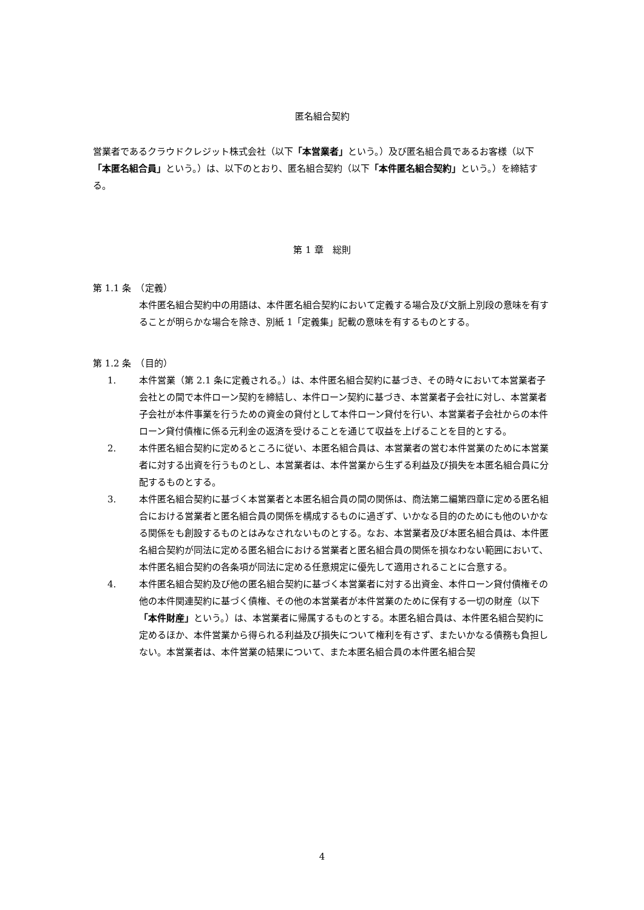匿名組合契約
営業者であるクラウドクレジット株式会社（以下「本営業者」という。）及び匿名組合員であるお客様（以下「本匿名組合員」という。）は、以下のとおり、匿名組合契約（以下「本件匿名組合契約」という。）を締結する。
第 1 章　総則
第 1.1 条　（定義）
本件匿名組合契約中の用語は、本件匿名組合契約において定義する場合及び文脈上別段の意味を有することが明らかな場合を除き、別紙 1「定義集」記載の意味を有するものとする。
第 1.2 条　（目的）
1. 本件営業（第 2.1 条に定義される。）は、本件匿名組合契約に基づき、その時々において本営業者子会社との間で本件ローン契約を締結し、本件ローン契約に基づき、本営業者子会社に対し、本営業者子会社が本件事業を行うための資金の貸付として本件ローン貸付を行い、本営業者子会社からの本件ローン貸付債権に係る元利金の返済を受けることを通じて収益を上げることを目的とする。
2. 本件匿名組合契約に定めるところに従い、本匿名組合員は、本営業者の営む本件営業のために本営業者に対する出資を行うものとし、本営業者は、本件営業から生ずる利益及び損失を本匿名組合員に分配するものとする。
3. 本件匿名組合契約に基づく本営業者と本匿名組合員の間の関係は、商法第二編第四章に定める匿名組合における営業者と匿名組合員の関係を構成するものに過ぎず、いかなる目的のためにも他のいかなる関係をも創設するものとはみなされないものとする。なお、本営業者及び本匿名組合員は、本件匿名組合契約が同法に定める匿名組合における営業者と匿名組合員の関係を損なわない範囲において、本件匿名組合契約の各条項が同法に定める任意規定に優先して適用されることに合意する。
4. 本件匿名組合契約及び他の匿名組合契約に基づく本営業者に対する出資金、本件ローン貸付債権その他の本件関連契約に基づく債権、その他の本営業者が本件営業のために保有する一切の財産（以下「本件財産」という。）は、本営業者に帰属するものとする。本匿名組合員は、本件匿名組合契約に定めるほか、本件営業から得られる利益及び損失について権利を有さず、またいかなる債務も負担しない。本営業者は、本件営業の結果について、また本匿名組合員の本件匿名組合契
4